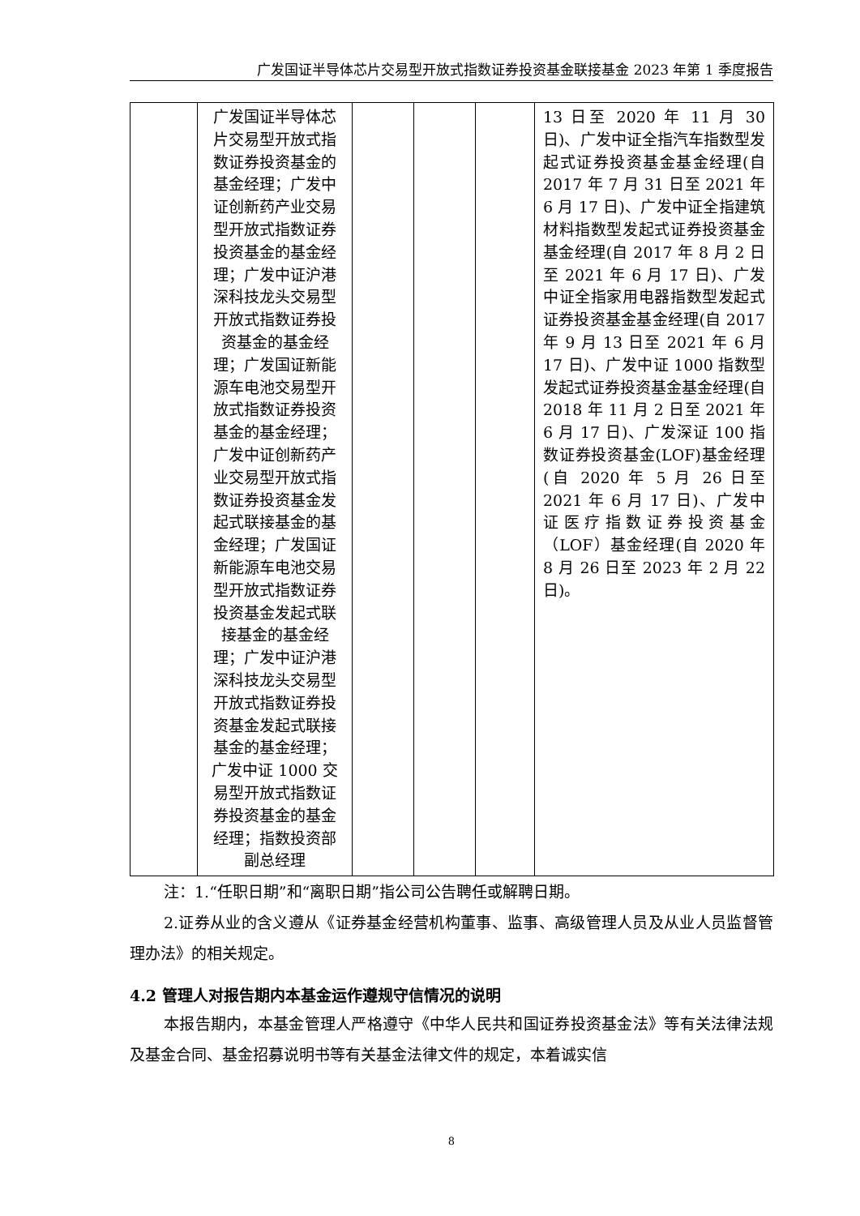广发国证半导体芯片交易型开放式指数证券投资基金联接基金 2023 年第 1 季度报告
| | 广发国证半导体芯片交易型开放式指数证券投资基金的基金经理；广发中证创新药产业交易型开放式指数证券投资基金的基金经理；广发中证沪港深科技龙头交易型开放式指数证券投资基金的基金经理；广发国证新能源车电池交易型开放式指数证券投资基金的基金经理；广发中证创新药产业交易型开放式指数证券投资基金发起式联接基金的基金经理；广发国证新能源车电池交易型开放式指数证券投资基金发起式联接基金的基金经理；广发中证沪港深科技龙头交易型开放式指数证券投资基金发起式联接基金的基金经理；广发中证 1000 交易型开放式指数证券投资基金的基金经理；指数投资部副总经理 | | | | 13 日至 2020 年 11 月 30 日)、广发中证全指汽车指数型发起式证券投资基金基金经理(自 2017 年 7 月 31 日至 2021 年 6 月 17 日)、广发中证全指建筑材料指数型发起式证券投资基金基金经理(自 2017 年 8 月 2 日至 2021 年 6 月 17 日)、广发中证全指家用电器指数型发起式证券投资基金基金经理(自 2017 年 9 月 13 日至 2021 年 6 月 17 日)、广发中证 1000 指数型发起式证券投资基金基金经理(自 2018 年 11 月 2 日至 2021 年 6 月 17 日)、广发深证 100 指数证券投资基金(LOF)基金经理(自 2020 年 5 月 26 日至 2021 年 6 月 17 日)、广发中证医疗指数证券投资基金（LOF）基金经理(自 2020 年 8 月 26 日至 2023 年 2 月 22 日)。 |
注：1.“任职日期”和“离职日期”指公司公告聘任或解聘日期。
2.证券从业的含义遵从《证券基金经营机构董事、监事、高级管理人员及从业人员监督管理办法》的相关规定。
4.2 管理人对报告期内本基金运作遵规守信情况的说明
本报告期内，本基金管理人严格遵守《中华人民共和国证券投资基金法》等有关法律法规及基金合同、基金招募说明书等有关基金法律文件的规定，本着诚实信
8